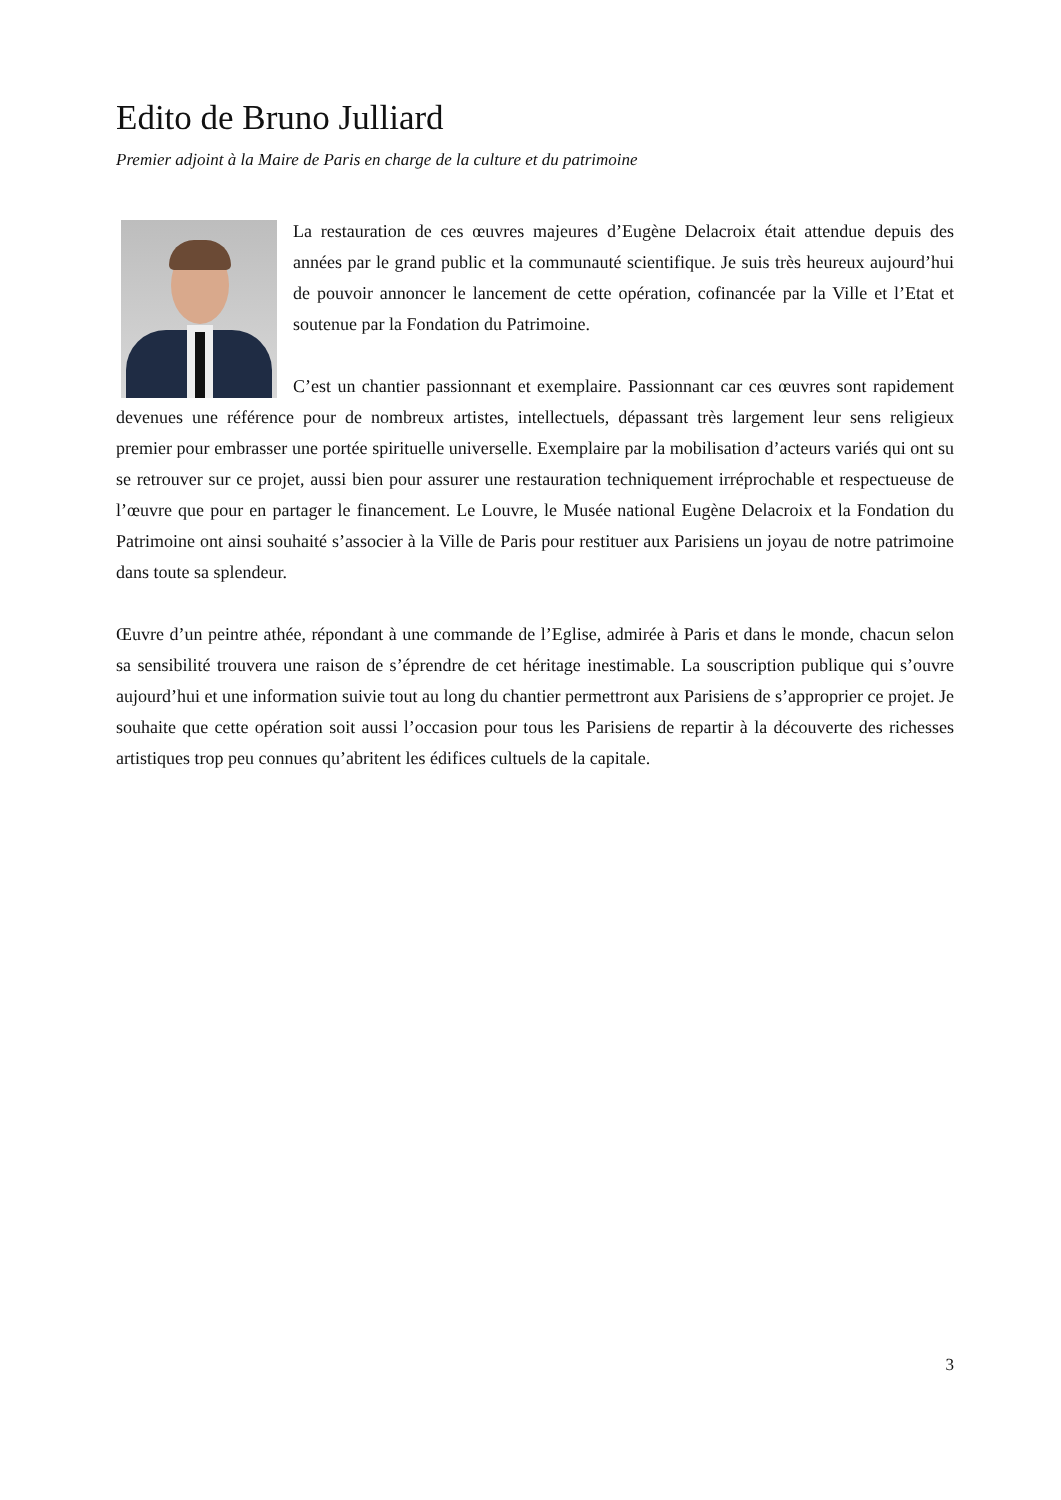Edito de Bruno Julliard
Premier adjoint à la Maire de Paris en charge de la culture et du patrimoine
La restauration de ces œuvres majeures d’Eugène Delacroix était attendue depuis des années par le grand public et la communauté scientifique. Je suis très heureux aujourd’hui de pouvoir annoncer le lancement de cette opération, cofinancée par la Ville et l’Etat et soutenue par la Fondation du Patrimoine.
C’est un chantier passionnant et exemplaire. Passionnant car ces œuvres sont rapidement devenues une référence pour de nombreux artistes, intellectuels, dépassant très largement leur sens religieux premier pour embrasser une portée spirituelle universelle. Exemplaire par la mobilisation d’acteurs variés qui ont su se retrouver sur ce projet, aussi bien pour assurer une restauration techniquement irréprochable et respectueuse de l’œuvre que pour en partager le financement. Le Louvre, le Musée national Eugène Delacroix et la Fondation du Patrimoine ont ainsi souhaité s’associer à la Ville de Paris pour restituer aux Parisiens un joyau de notre patrimoine dans toute sa splendeur.
Œuvre d’un peintre athée, répondant à une commande de l’Eglise, admirée à Paris et dans le monde, chacun selon sa sensibilité trouvera une raison de s’éprendre de cet héritage inestimable. La souscription publique qui s’ouvre aujourd’hui et une information suivie tout au long du chantier permettront aux Parisiens de s’approprier ce projet. Je souhaite que cette opération soit aussi l’occasion pour tous les Parisiens de repartir à la découverte des richesses artistiques trop peu connues qu’abritent les édifices cultuels de la capitale.
3